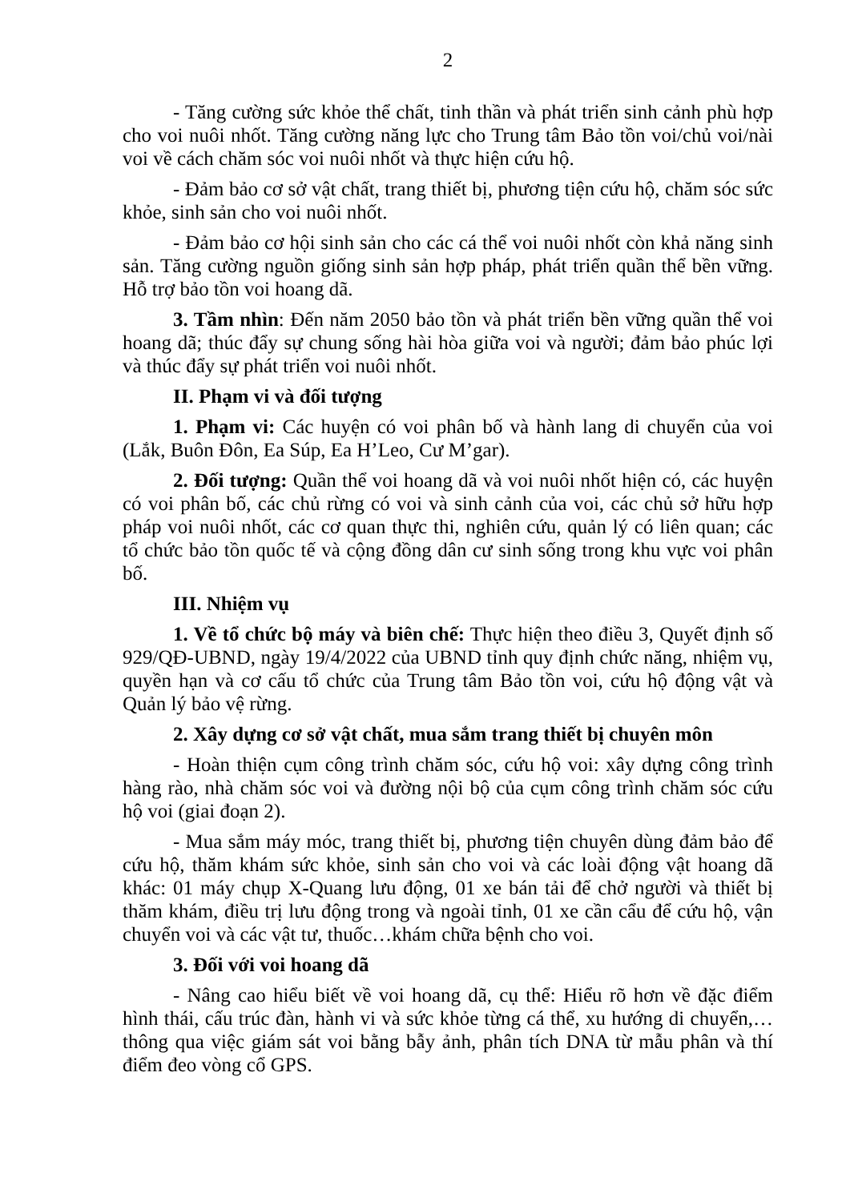2
- Tăng cường sức khỏe thể chất, tinh thần và phát triển sinh cảnh phù hợp cho voi nuôi nhốt. Tăng cường năng lực cho Trung tâm Bảo tồn voi/chủ voi/nài voi về cách chăm sóc voi nuôi nhốt và thực hiện cứu hộ.
- Đảm bảo cơ sở vật chất, trang thiết bị, phương tiện cứu hộ, chăm sóc sức khỏe, sinh sản cho voi nuôi nhốt.
- Đảm bảo cơ hội sinh sản cho các cá thể voi nuôi nhốt còn khả năng sinh sản. Tăng cường nguồn giống sinh sản hợp pháp, phát triển quần thể bền vững. Hỗ trợ bảo tồn voi hoang dã.
3. Tầm nhìn: Đến năm 2050 bảo tồn và phát triển bền vững quần thể voi hoang dã; thúc đẩy sự chung sống hài hòa giữa voi và người; đảm bảo phúc lợi và thúc đẩy sự phát triển voi nuôi nhốt.
II. Phạm vi và đối tượng
1. Phạm vi: Các huyện có voi phân bố và hành lang di chuyển của voi (Lắk, Buôn Đôn, Ea Súp, Ea H’Leo, Cư M’gar).
2. Đối tượng: Quần thể voi hoang dã và voi nuôi nhốt hiện có, các huyện có voi phân bố, các chủ rừng có voi và sinh cảnh của voi, các chủ sở hữu hợp pháp voi nuôi nhốt, các cơ quan thực thi, nghiên cứu, quản lý có liên quan; các tổ chức bảo tồn quốc tế và cộng đồng dân cư sinh sống trong khu vực voi phân bố.
III. Nhiệm vụ
1. Về tổ chức bộ máy và biên chế: Thực hiện theo điều 3, Quyết định số 929/QĐ-UBND, ngày 19/4/2022 của UBND tỉnh quy định chức năng, nhiệm vụ, quyền hạn và cơ cấu tổ chức của Trung tâm Bảo tồn voi, cứu hộ động vật và Quản lý bảo vệ rừng.
2. Xây dựng cơ sở vật chất, mua sắm trang thiết bị chuyên môn
- Hoàn thiện cụm công trình chăm sóc, cứu hộ voi: xây dựng công trình hàng rào, nhà chăm sóc voi và đường nội bộ của cụm công trình chăm sóc cứu hộ voi (giai đoạn 2).
- Mua sắm máy móc, trang thiết bị, phương tiện chuyên dùng đảm bảo để cứu hộ, thăm khám sức khỏe, sinh sản cho voi và các loài động vật hoang dã khác: 01 máy chụp X-Quang lưu động, 01 xe bán tải để chở người và thiết bị thăm khám, điều trị lưu động trong và ngoài tỉnh, 01 xe cần cẩu để cứu hộ, vận chuyển voi và các vật tư, thuốc…khám chữa bệnh cho voi.
3. Đối với voi hoang dã
- Nâng cao hiểu biết về voi hoang dã, cụ thể: Hiểu rõ hơn về đặc điểm hình thái, cấu trúc đàn, hành vi và sức khỏe từng cá thể, xu hướng di chuyển,… thông qua việc giám sát voi bằng bẫy ảnh, phân tích DNA từ mẫu phân và thí điểm đeo vòng cổ GPS.